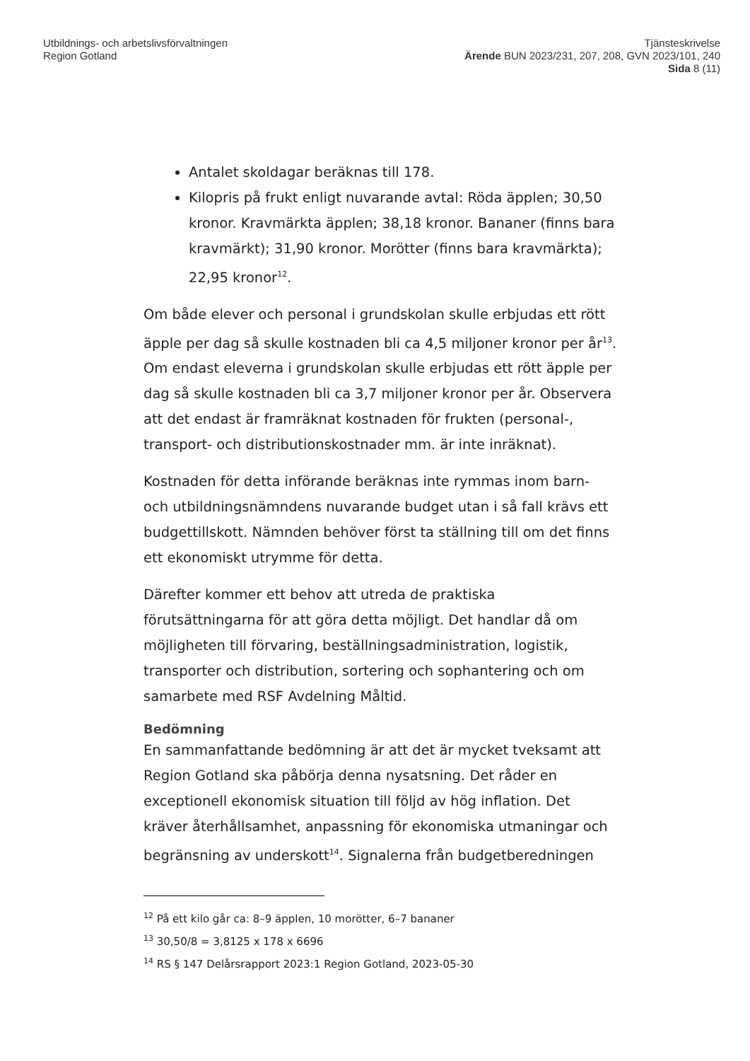Utbildnings- och arbetslivsförvaltningen
Region Gotland
Tjänsteskrivelse
Ärende BUN 2023/231, 207, 208, GVN 2023/101, 240
Sida 8 (11)
Antalet skoldagar beräknas till 178.
Kilopris på frukt enligt nuvarande avtal: Röda äpplen; 30,50 kronor. Kravmärkta äpplen; 38,18 kronor. Bananer (finns bara kravmärkt); 31,90 kronor. Morötter (finns bara kravmärkta); 22,95 kronor<sup>12</sup>.
Om både elever och personal i grundskolan skulle erbjudas ett rött äpple per dag så skulle kostnaden bli ca 4,5 miljoner kronor per år<sup>13</sup>. Om endast eleverna i grundskolan skulle erbjudas ett rött äpple per dag så skulle kostnaden bli ca 3,7 miljoner kronor per år. Observera att det endast är framräknat kostnaden för frukten (personal-, transport- och distributionskostnader mm. är inte inräknat).
Kostnaden för detta införande beräknas inte rymmas inom barn- och utbildningsnämndens nuvarande budget utan i så fall krävs ett budgettillskott. Nämnden behöver först ta ställning till om det finns ett ekonomiskt utrymme för detta.
Därefter kommer ett behov att utreda de praktiska förutsättningarna för att göra detta möjligt. Det handlar då om möjligheten till förvaring, beställningsadministration, logistik, transporter och distribution, sortering och sophantering och om samarbete med RSF Avdelning Måltid.
Bedömning
En sammanfattande bedömning är att det är mycket tveksamt att Region Gotland ska påbörja denna nysatsning. Det råder en exceptionell ekonomisk situation till följd av hög inflation. Det kräver återhållsamhet, anpassning för ekonomiska utmaningar och begränsning av underskott<sup>14</sup>. Signalerna från budgetberedningen
<sup>12</sup> På ett kilo går ca: 8–9 äpplen, 10 morötter, 6–7 bananer
<sup>13</sup> 30,50/8 = 3,8125 x 178 x 6696
<sup>14</sup> RS § 147 Delårsrapport 2023:1 Region Gotland, 2023-05-30